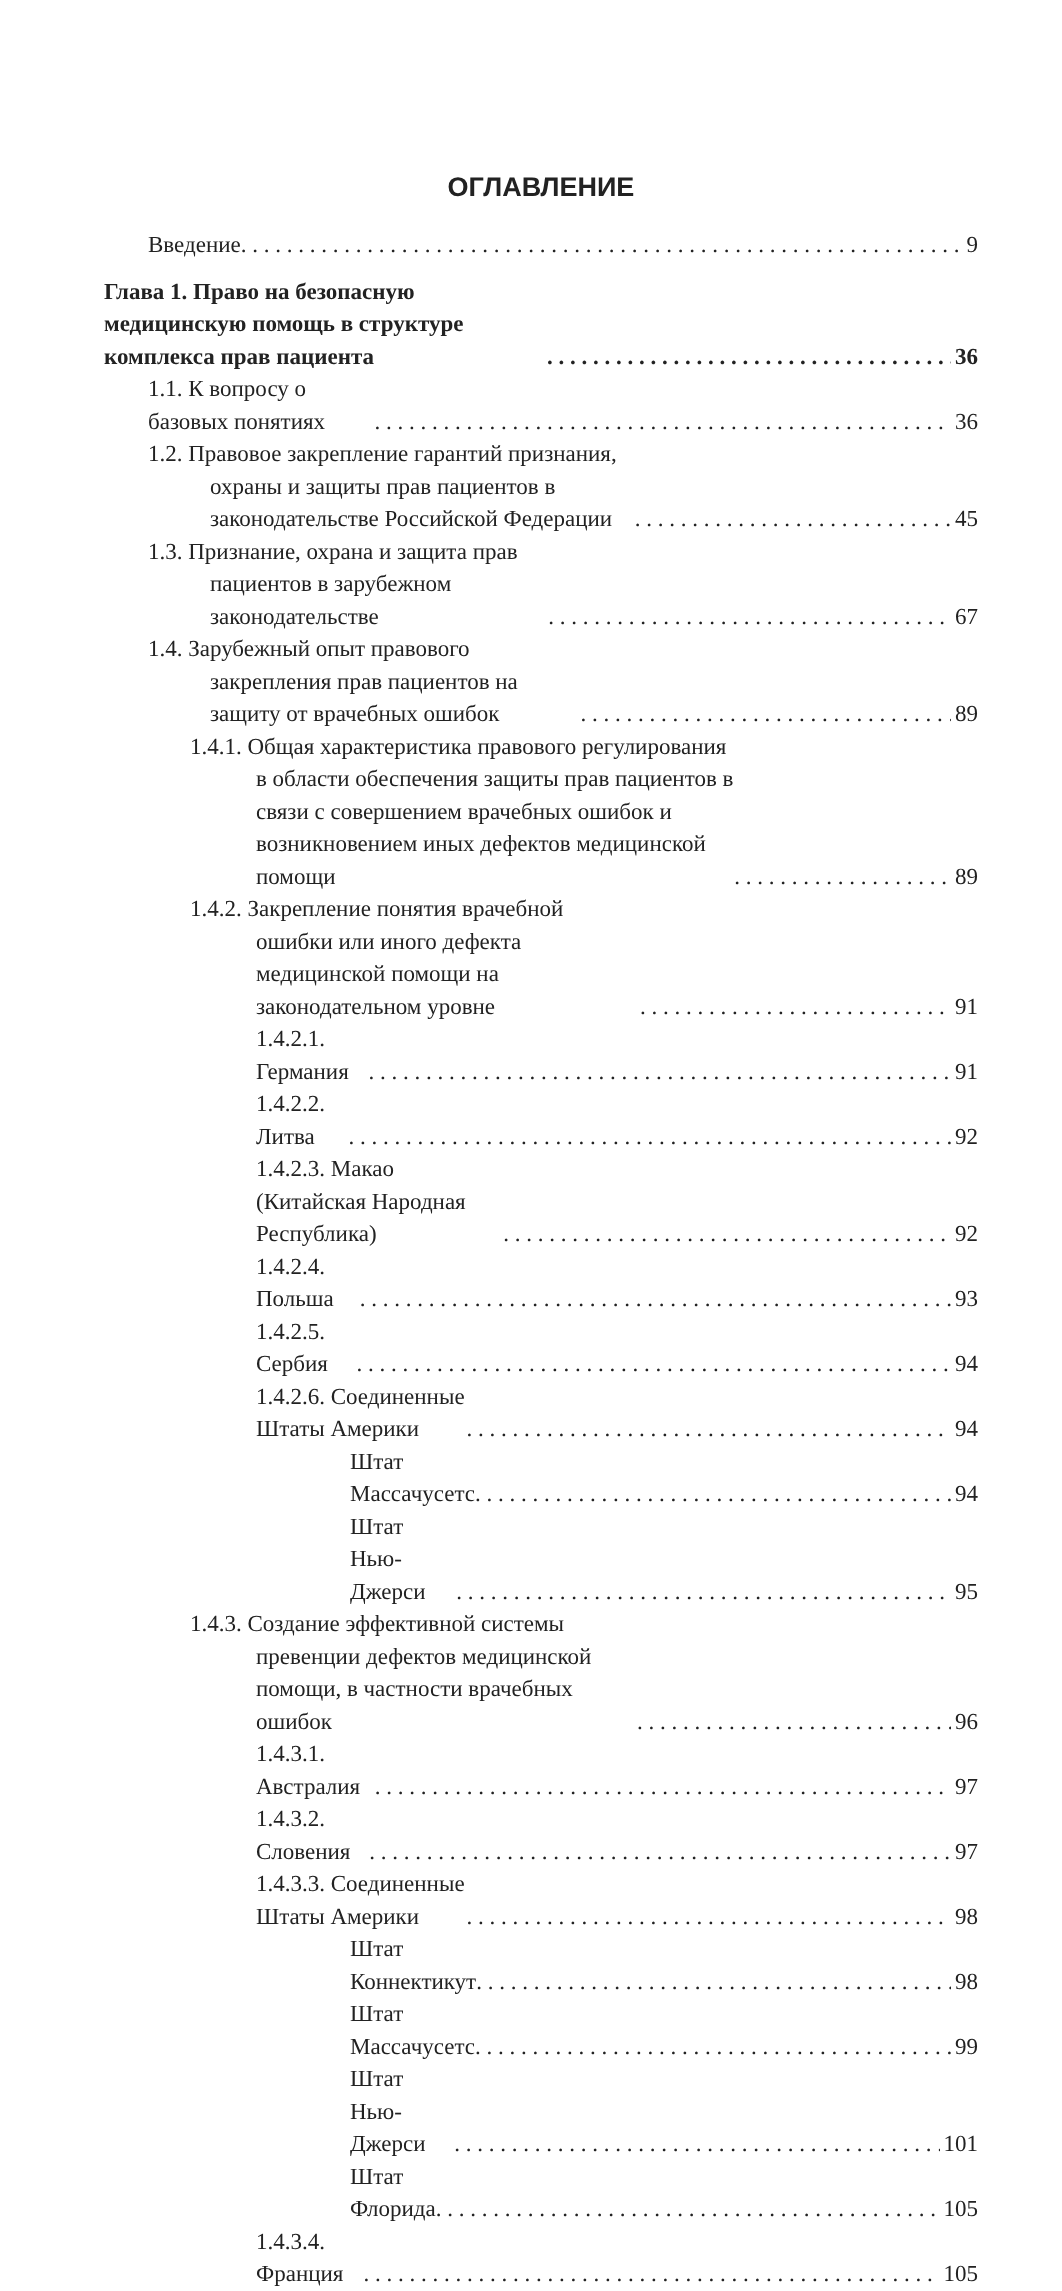ОГЛАВЛЕНИЕ
Введение 9
Глава 1. Право на безопасную медицинскую помощь в структуре комплекса прав пациента 36
1.1. К вопросу о базовых понятиях 36
1.2. Правовое закрепление гарантий признания, охраны и защиты прав пациентов в законодательстве Российской Федерации 45
1.3. Признание, охрана и защита прав пациентов в зарубежном законодательстве 67
1.4. Зарубежный опыт правового закрепления прав пациентов на защиту от врачебных ошибок 89
1.4.1. Общая характеристика правового регулирования в области обеспечения защиты прав пациентов в связи с совершением врачебных ошибок и возникновением иных дефектов медицинской помощи 89
1.4.2. Закрепление понятия врачебной ошибки или иного дефекта медицинской помощи на законодательном уровне 91
1.4.2.1. Германия 91
1.4.2.2. Литва 92
1.4.2.3. Макао (Китайская Народная Республика) 92
1.4.2.4. Польша 93
1.4.2.5. Сербия 94
1.4.2.6. Соединенные Штаты Америки 94
Штат Массачусетс 94
Штат Нью-Джерси 95
1.4.3. Создание эффективной системы превенции дефектов медицинской помощи, в частности врачебных ошибок 96
1.4.3.1. Австралия 97
1.4.3.2. Словения 97
1.4.3.3. Соединенные Штаты Америки 98
Штат Коннектикут 98
Штат Массачусетс 99
Штат Нью-Джерси 101
Штат Флорида 105
1.4.3.4. Франция 105